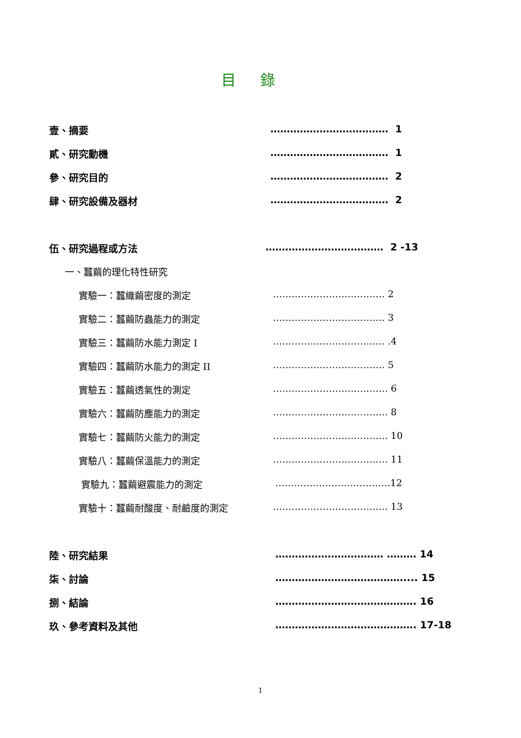目錄
壹、摘要 ……………………………… 1
貳、研究動機 ……………………………… 1
參、研究目的 ……………………………… 2
肆、研究設備及器材 ……………………………… 2
伍、研究過程或方法 ……………………………… 2 -13
一、蠶繭的理化特性研究
實驗一：蠶織繭密度的測定 ……………………………… 2
實驗二：蠶繭防蟲能力的測定 ……………………………… 3
實驗三：蠶繭防水能力測定 I ……………………………… .4
實驗四：蠶繭防水能力的測定 II ……………………………… 5
實驗五：蠶繭透氣性的測定 ………………………………. 6
實驗六：蠶繭防塵能力的測定 ………………………………. 8
實驗七：蠶繭防火能力的測定 ………………………………. 10
實驗八：蠶繭保溫能力的測定 ………………………………. 11
實驗九：蠶繭避震能力的測定 ……………………………….12
實驗十：蠶繭耐酸度、耐鹼度的測定 ………………………………. 13
陸、研究結果 …………………………… ……… 14
柒、討論 ………………………………….... 15
捌、結論 ……………………………………. 16
玖、參考資料及其他 ……………………………………. 17-18
1